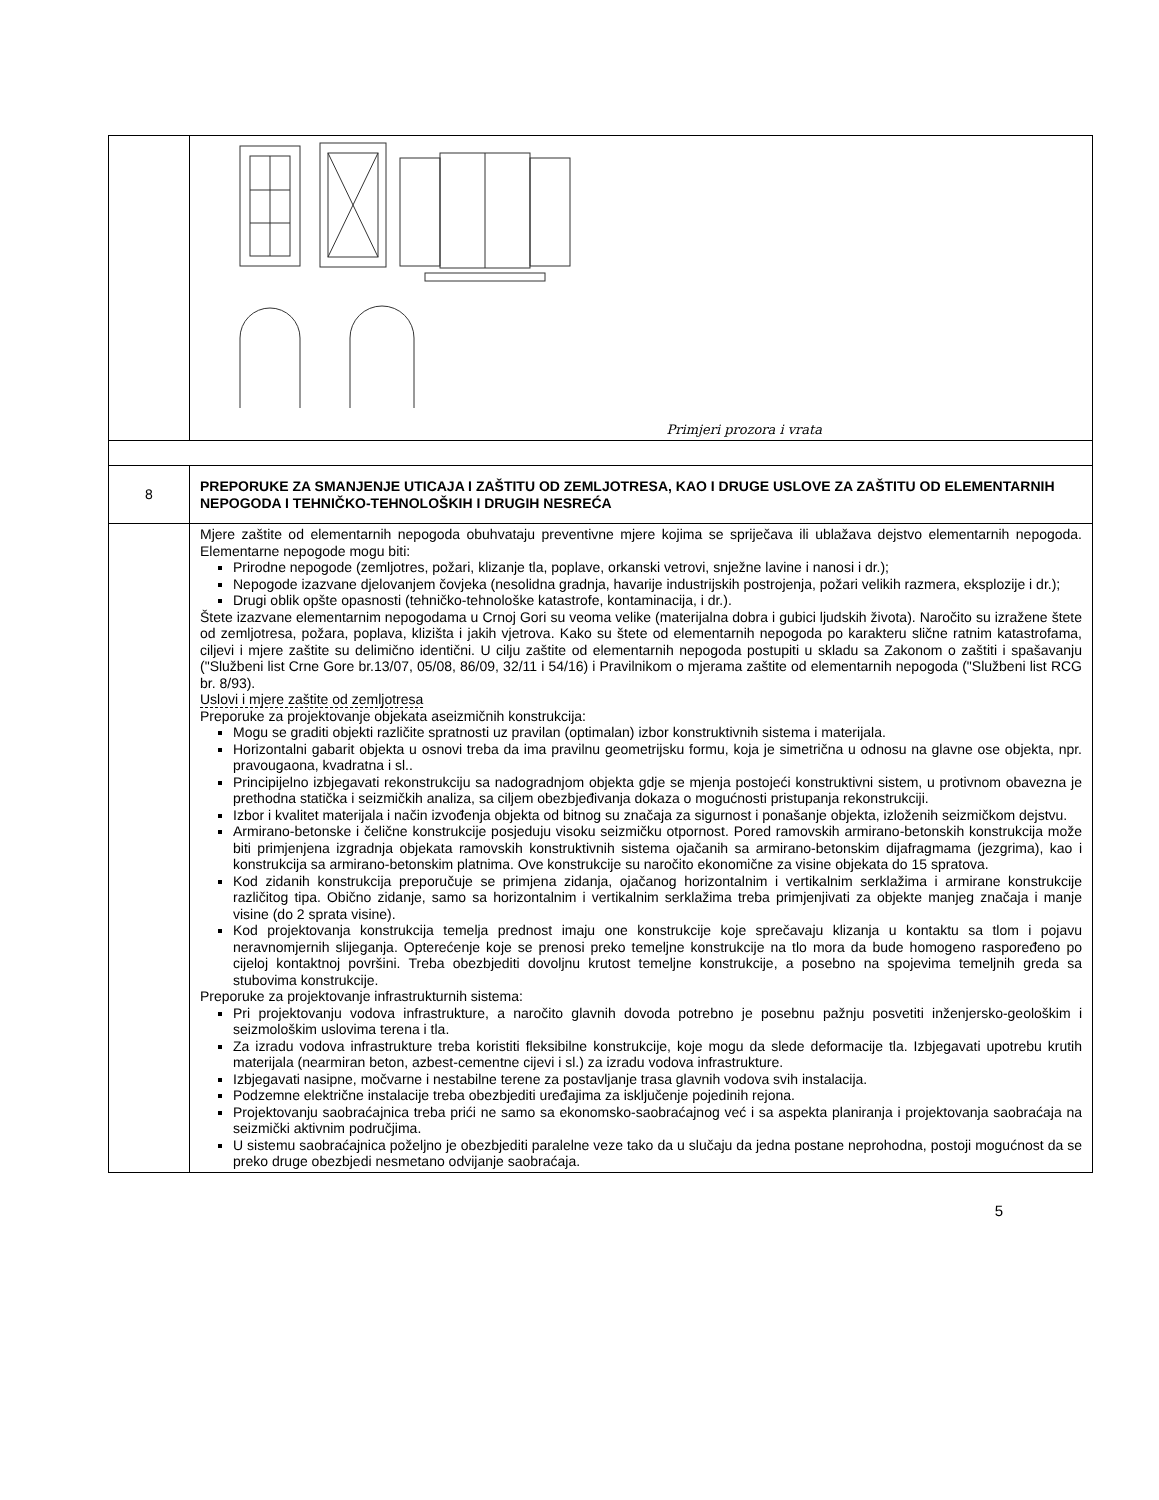| | Primjeri prozora i vrata |
| 8 | PREPORUKE ZA SMANJENJE UTICAJA I ZAŠTITU OD ZEMLJOTRESA, KAO I DRUGE USLOVE ZA ZAŠTITU OD ELEMENTARNIH NEPOGODA I TEHNIČKO-TEHNOLOŠKIH I DRUGIH NESREĆA |
| | Mjere zaštite od elementarnih nepogoda obuhvataju preventivne mjere kojima se spriječava ili ublažava dejstvo elementarnih nepogoda. Elementarne nepogode mogu biti: Prirodne nepogode (zemljotres, požari, klizanje tla, poplave, orkanski vetrovi, snježne lavine i nanosi i dr.); Nepogode izazvane djelovanjem čovjeka (nesolidna gradnja, havarije industrijskih postrojenja, požari velikih razmera, eksplozije i dr.); Drugi oblik opšte opasnosti (tehničko-tehnološke katastrofe, kontaminacija, i dr.). Štete izazvane elementarnim nepogodama u Crnoj Gori su veoma velike (materijalna dobra i gubici ljudskih života). Naročito su izražene štete od zemljotresa, požara, poplava, klizišta i jakih vjetrova. Kako su štete od elementarnih nepogoda po karakteru slične ratnim katastrofama, ciljevi i mjere zaštite su delimično identični. U cilju zaštite od elementarnih nepogoda postupiti u skladu sa Zakonom o zaštiti i spašavanju ("Službeni list Crne Gore br.13/07, 05/08, 86/09, 32/11 i 54/16) i Pravilnikom o mjerama zaštite od elementarnih nepogoda ("Službeni list RCG br. 8/93). Uslovi i mjere zaštite od zemljotresa Preporuke za projektovanje objekata aseizmičnih konstrukcija: Mogu se graditi objekti različite spratnosti uz pravilan (optimalan) izbor konstruktivnih sistema i materijala. Horizontalni gabarit objekta u osnovi treba da ima pravilnu geometrijsku formu, koja je simetrična u odnosu na glavne ose objekta, npr. pravougaona, kvadratna i sl.. Principijelno izbjegavati rekonstrukciju sa nadogradnjom objekta gdje se mjenja postojeći konstruktivni sistem, u protivnom obavezna je prethodna statička i seizmičkih analiza, sa ciljem obezbjeđivanja dokaza o mogućnosti pristupanja rekonstrukciji. Izbor i kvalitet materijala i način izvođenja objekta od bitnog su značaja za sigurnost i ponašanje objekta, izloženih seizmičkom dejstvu. Armirano-betonske i čelične konstrukcije posjeduju visoku seizmičku otpornost. Pored ramovskih armirano-betonskih konstrukcija može biti primjenjena izgradnja objekata ramovskih konstruktivnih sistema ojačanih sa armirano-betonskim dijafragmama (jezgrima), kao i konstrukcija sa armirano-betonskim platnima. Ove konstrukcije su naročito ekonomične za visine objekata do 15 spratova. Kod zidanih konstrukcija preporučuje se primjena zidanja, ojačanog horizontalnim i vertikalnim serklažima i armirane konstrukcije različitog tipa. Obično zidanje, samo sa horizontalnim i vertikalnim serklažima treba primjenjivati za objekte manjeg značaja i manje visine (do 2 sprata visine). Kod projektovanja konstrukcija temelja prednost imaju one konstrukcije koje sprečavaju klizanja u kontaktu sa tlom i pojavu neravnomjernih slijeganja. Opterećenje koje se prenosi preko temeljne konstrukcije na tlo mora da bude homogeno raspoređeno po cijeloj kontaktnoj površini. Treba obezbjediti dovoljnu krutost temeljne konstrukcije, a posebno na spojevima temeljnih greda sa stubovima konstrukcije. Preporuke za projektovanje infrastrukturnih sistema: Pri projektovanju vodova infrastrukture, a naročito glavnih dovoda potrebno je posebnu pažnju posvetiti inženjersko-geološkim i seizmološkim uslovima terena i tla. Za izradu vodova infrastrukture treba koristiti fleksibilne konstrukcije, koje mogu da slede deformacije tla. Izbjegavati upotrebu krutih materijala (nearmiran beton, azbest-cementne cijevi i sl.) za izradu vodova infrastrukture. Izbjegavati nasipne, močvarne i nestabilne terene za postavljanje trasa glavnih vodova svih instalacija. Podzemne električne instalacije treba obezbjediti uređajima za isključenje pojedinih rejona. Projektovanju saobraćajnica treba prići ne samo sa ekonomsko-saobraćajnog već i sa aspekta planiranja i projektovanja saobraćaja na seizmički aktivnim područjima. U sistemu saobraćajnica poželjno je obezbjediti paralelne veze tako da u slučaju da jedna postane neprohodna, postoji mogućnost da se preko druge obezbjedi nesmetano odvijanje saobraćaja. |
5